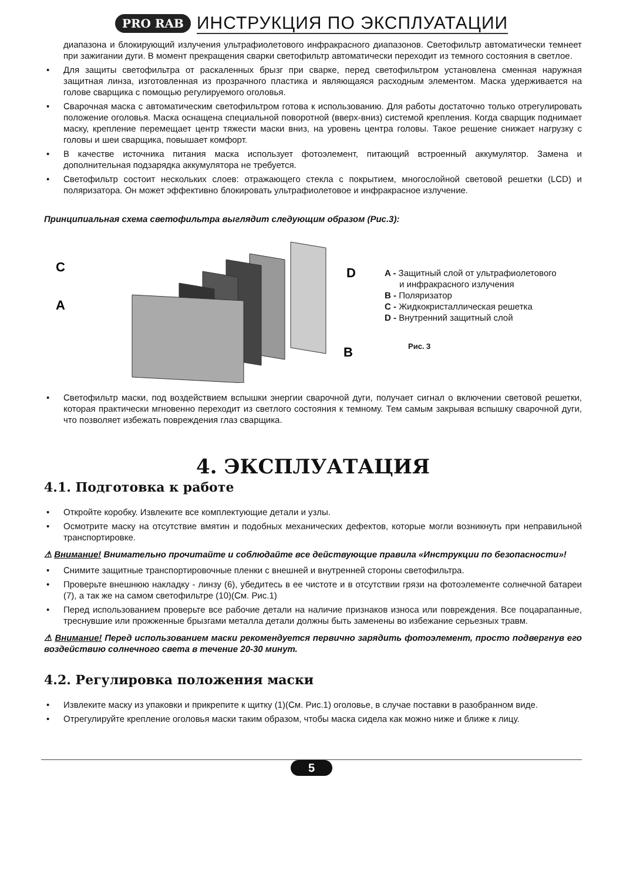PRO RAB ИНСТРУКЦИЯ ПО ЭКСПЛУАТАЦИИ
диапазона и блокирующий излучения ультрафиолетового инфракрасного диапазонов. Светофильтр автоматически темнеет при зажигании дуги. В момент прекращения сварки светофильтр автоматически переходит из темного состояния в светлое.
• Для защиты светофильтра от раскаленных брызг при сварке, перед светофильтром установлена сменная наружная защитная линза, изготовленная из прозрачного пластика и являющаяся расходным элементом. Маска удерживается на голове сварщика с помощью регулируемого оголовья.
• Сварочная маска с автоматическим светофильтром готова к использованию. Для работы достаточно только отрегулировать положение оголовья. Маска оснащена специальной поворотной (вверх-вниз) системой крепления. Когда сварщик поднимает маску, крепление перемещает центр тяжести маски вниз, на уровень центра головы. Такое решение снижает нагрузку с головы и шеи сварщика, повышает комфорт.
• В качестве источника питания маска использует фотоэлемент, питающий встроенный аккумулятор. Замена и дополнительная подзарядка аккумулятора не требуется.
• Светофильтр состоит нескольких слоев: отражающего стекла с покрытием, многослойной световой решетки (LCD) и поляризатора. Он может эффективно блокировать ультрафиолетовое и инфракрасное излучение.
Принципиальная схема светофильтра выглядит следующим образом (Рис.3):
C
A
D
B
A - Защитный слой от ультрафиолетового
и инфракрасного излучения
B - Поляризатор
C - Жидкокристаллическая решетка
D - Внутренний защитный слой
Рис. 3
• Светофильтр маски, под воздействием вспышки энергии сварочной дуги, получает сигнал о включении световой решетки, которая практически мгновенно переходит из светлого состояния к темному. Тем самым закрывая вспышку сварочной дуги, что позволяет избежать повреждения глаз сварщика.
4. ЭКСПЛУАТАЦИЯ
4.1. Подготовка к работе
• Откройте коробку. Извлеките все комплектующие детали и узлы.
• Осмотрите маску на отсутствие вмятин и подобных механических дефектов, которые могли возникнуть при неправильной транспортировке.
⚠ Внимание! Внимательно прочитайте и соблюдайте все действующие правила «Инструкции по безопасности»!
• Снимите защитные транспортировочные пленки с внешней и внутренней стороны светофильтра.
• Проверьте внешнюю накладку - линзу (6), убедитесь в ее чистоте и в отсутствии грязи на фотоэлементе солнечной батареи (7), а так же на самом светофильтре (10)(См. Рис.1)
• Перед использованием проверьте все рабочие детали на наличие признаков износа или повреждения. Все поцарапанные, треснувшие или прожженные брызгами металла детали должны быть заменены во избежание серьезных травм.
⚠ Внимание! Перед использованием маски рекомендуется первично зарядить фотоэлемент, просто подвергнув его воздействию солнечного света в течение 20-30 минут.
4.2. Регулировка положения маски
• Извлеките маску из упаковки и прикрепите к щитку (1)(См. Рис.1) оголовье, в случае поставки в разобранном виде.
• Отрегулируйте крепление оголовья маски таким образом, чтобы маска сидела как можно ниже и ближе к лицу.
5